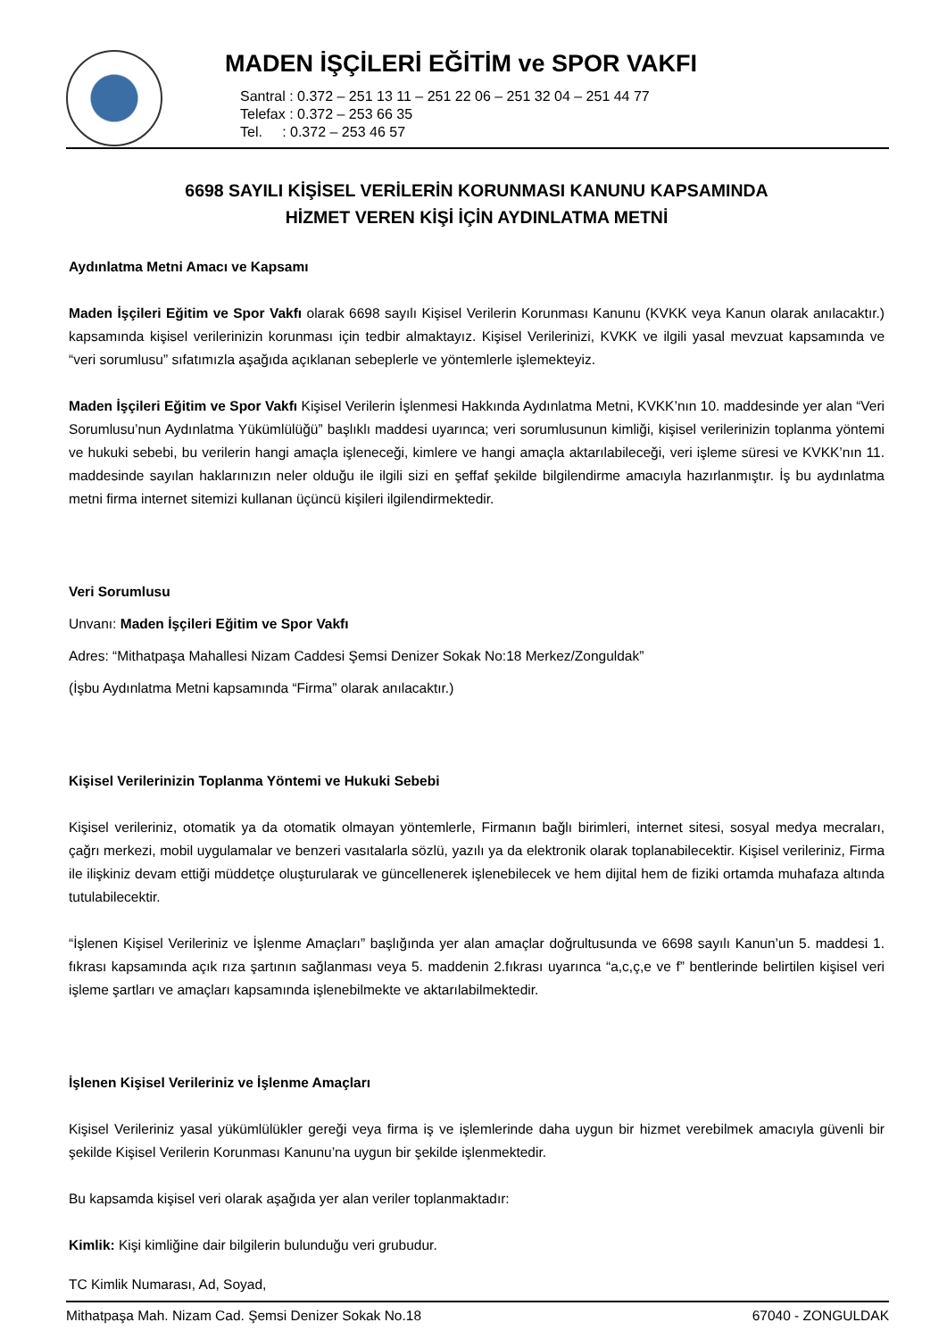MADEN İŞÇİLERİ EĞİTİM ve SPOR VAKFI
Santral : 0.372 – 251 13 11 – 251 22 06 – 251 32 04 – 251 44 77
Telefax : 0.372 – 253 66 35
Tel. : 0.372 – 253 46 57
6698 SAYILI KİŞİSEL VERİLERİN KORUNMASI KANUNU KAPSAMINDA
HİZMET VEREN KİŞİ İÇİN AYDINLATMA METNİ
Aydınlatma Metni Amacı ve Kapsamı
Maden İşçileri Eğitim ve Spor Vakfı olarak 6698 sayılı Kişisel Verilerin Korunması Kanunu (KVKK veya Kanun olarak anılacaktır.) kapsamında kişisel verilerinizin korunması için tedbir almaktayız. Kişisel Verilerinizi, KVKK ve ilgili yasal mevzuat kapsamında ve “veri sorumlusu” sıfatımızla aşağıda açıklanan sebeplerle ve yöntemlerle işlemekteyiz.
Maden İşçileri Eğitim ve Spor Vakfı Kişisel Verilerin İşlenmesi Hakkında Aydınlatma Metni, KVKK’nın 10. maddesinde yer alan “Veri Sorumlusu’nun Aydınlatma Yükümlülüğü” başlıklı maddesi uyarınca; veri sorumlusunun kimliği, kişisel verilerinizin toplanma yöntemi ve hukuki sebebi, bu verilerin hangi amaçla işleneceği, kimlere ve hangi amaçla aktarılabileceği, veri işleme süresi ve KVKK’nın 11. maddesinde sayılan haklarınızın neler olduğu ile ilgili sizi en şeffaf şekilde bilgilendirme amacıyla hazırlanmıştır. İş bu aydınlatma metni firma internet sitemizi kullanan üçüncü kişileri ilgilendirmektedir.
Veri Sorumlusu
Unvanı: Maden İşçileri Eğitim ve Spor Vakfı
Adres: “Mithatpaşa Mahallesi Nizam Caddesi Şemsi Denizer Sokak No:18 Merkez/Zonguldak”
(İşbu Aydınlatma Metni kapsamında “Firma” olarak anılacaktır.)
Kişisel Verilerinizin Toplanma Yöntemi ve Hukuki Sebebi
Kişisel verileriniz, otomatik ya da otomatik olmayan yöntemlerle, Firmanın bağlı birimleri, internet sitesi, sosyal medya mecraları, çağrı merkezi, mobil uygulamalar ve benzeri vasıtalarla sözlü, yazılı ya da elektronik olarak toplanabilecektir. Kişisel verileriniz, Firma ile ilişkiniz devam ettiği müddetçe oluşturularak ve güncellenerek işlenebilecek ve hem dijital hem de fiziki ortamda muhafaza altında tutulabilecektir.
“İşlenen Kişisel Verileriniz ve İşlenme Amaçları” başlığında yer alan amaçlar doğrultusunda ve 6698 sayılı Kanun’un 5. maddesi 1. fıkrası kapsamında açık rıza şartının sağlanması veya 5. maddenin 2.fıkrası uyarınca “a,c,ç,e ve f” bentlerinde belirtilen kişisel veri işleme şartları ve amaçları kapsamında işlenebilmekte ve aktarılabilmektedir.
İşlenen Kişisel Verileriniz ve İşlenme Amaçları
Kişisel Verileriniz yasal yükümlülükler gereği veya firma iş ve işlemlerinde daha uygun bir hizmet verebilmek amacıyla güvenli bir şekilde Kişisel Verilerin Korunması Kanunu’na uygun bir şekilde işlenmektedir.
Bu kapsamda kişisel veri olarak aşağıda yer alan veriler toplanmaktadır:
Kimlik: Kişi kimliğine dair bilgilerin bulunduğu veri grubudur.
TC Kimlik Numarası, Ad, Soyad,
Mithatpaşa Mah. Nizam Cad. Şemsi Denizer Sokak No.18 67040 - ZONGULDAK